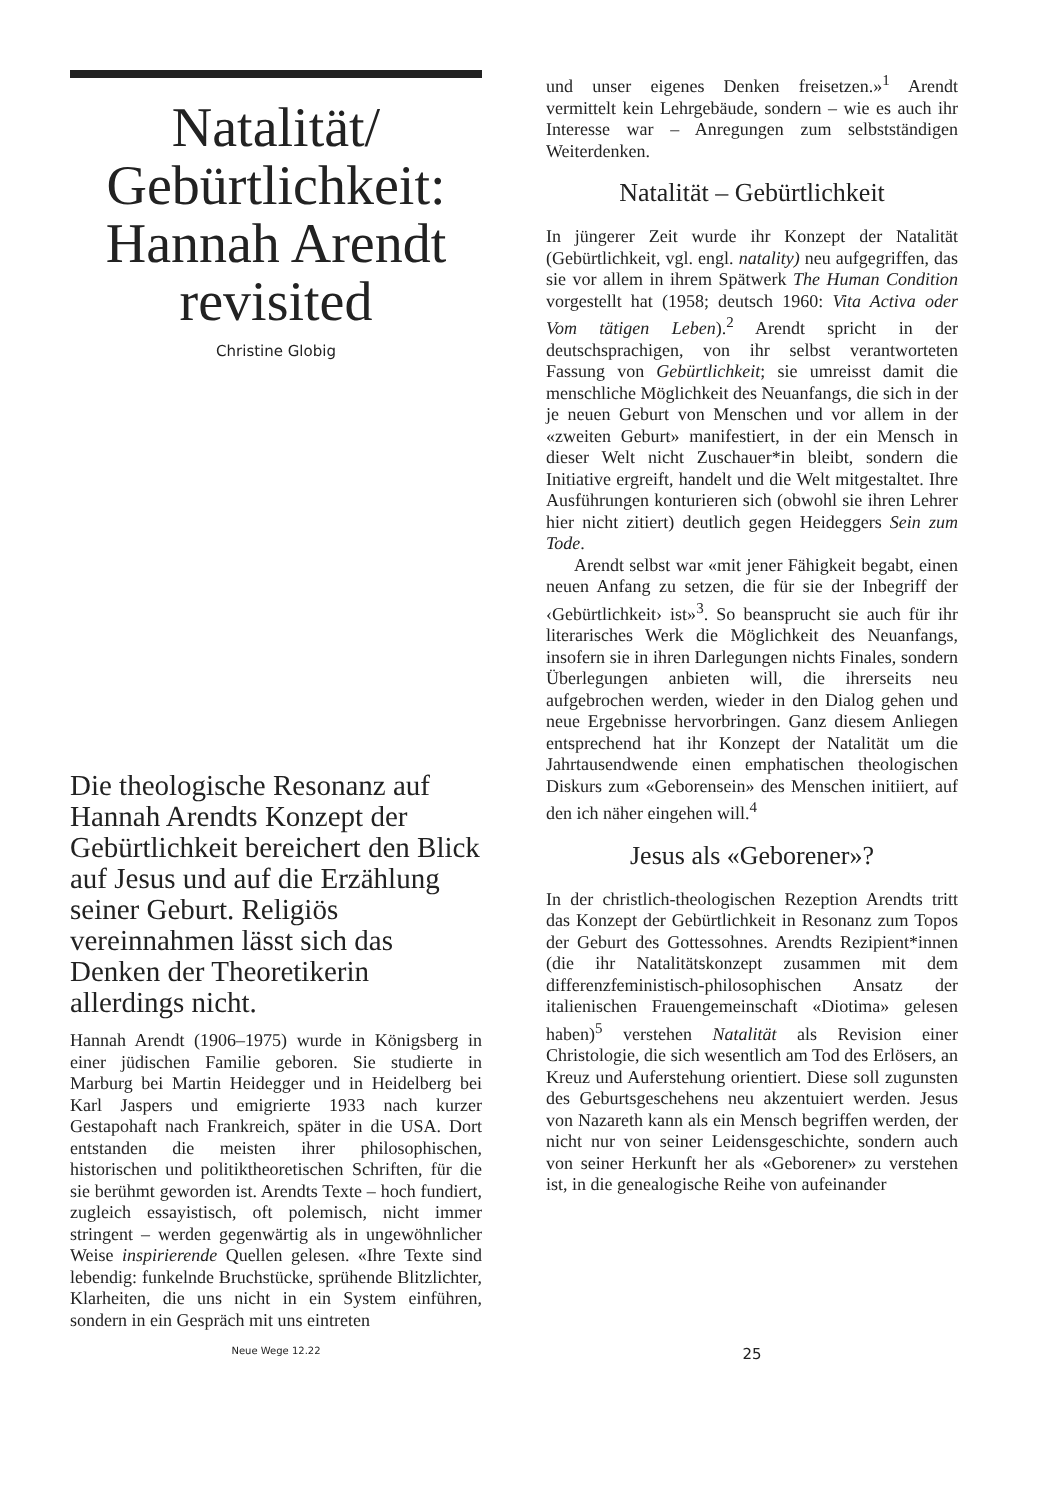Natalität/ Gebürtlichkeit: Hannah Arendt revisited
Christine Globig
Die theologische Resonanz auf Hannah Arendts Konzept der Gebürtlichkeit bereichert den Blick auf Jesus und auf die Erzählung seiner Geburt. Religiös vereinnahmen lässt sich das Denken der Theoretikerin allerdings nicht.
Hannah Arendt (1906–1975) wurde in Königsberg in einer jüdischen Familie geboren. Sie studierte in Marburg bei Martin Heidegger und in Heidelberg bei Karl Jaspers und emigrierte 1933 nach kurzer Gestapohaft nach Frankreich, später in die USA. Dort entstanden die meisten ihrer philosophischen, historischen und politiktheoretischen Schriften, für die sie berühmt geworden ist. Arendts Texte – hoch fundiert, zugleich essayistisch, oft polemisch, nicht immer stringent – werden gegenwärtig als in ungewöhnlicher Weise inspirierende Quellen gelesen. «Ihre Texte sind lebendig: funkelnde Bruchstücke, sprühende Blitzlichter, Klarheiten, die uns nicht in ein System einführen, sondern in ein Gespräch mit uns eintreten
und unser eigenes Denken freisetzen.»<sup>1</sup> Arendt vermittelt kein Lehrgebäude, sondern – wie es auch ihr Interesse war – Anregungen zum selbstständigen Weiterdenken.
Natalität – Gebürtlichkeit
In jüngerer Zeit wurde ihr Konzept der Natalität (Gebürtlichkeit, vgl. engl. natality) neu aufgegriffen, das sie vor allem in ihrem Spätwerk The Human Condition vorgestellt hat (1958; deutsch 1960: Vita Activa oder Vom tätigen Leben).<sup>2</sup> Arendt spricht in der deutschsprachigen, von ihr selbst verantworteten Fassung von Gebürtlichkeit; sie umreisst damit die menschliche Möglichkeit des Neuanfangs, die sich in der je neuen Geburt von Menschen und vor allem in der «zweiten Geburt» manifestiert, in der ein Mensch in dieser Welt nicht Zuschauer*in bleibt, sondern die Initiative ergreift, handelt und die Welt mitgestaltet. Ihre Ausführungen konturieren sich (obwohl sie ihren Lehrer hier nicht zitiert) deutlich gegen Heideggers Sein zum Tode.
Arendt selbst war «mit jener Fähigkeit begabt, einen neuen Anfang zu setzen, die für sie der Inbegriff der ‹Gebürtlichkeit› ist»<sup>3</sup>. So beansprucht sie auch für ihr literarisches Werk die Möglichkeit des Neuanfangs, insofern sie in ihren Darlegungen nichts Finales, sondern Überlegungen anbieten will, die ihrerseits neu aufgebrochen werden, wieder in den Dialog gehen und neue Ergebnisse hervorbringen. Ganz diesem Anliegen entsprechend hat ihr Konzept der Natalität um die Jahrtausendwende einen emphatischen theologischen Diskurs zum «Geborensein» des Menschen initiiert, auf den ich näher eingehen will.<sup>4</sup>
Jesus als «Geborener»?
In der christlich-theologischen Rezeption Arendts tritt das Konzept der Gebürtlichkeit in Resonanz zum Topos der Geburt des Gottessohnes. Arendts Rezipient*innen (die ihr Natalitätskonzept zusammen mit dem differenzfeministisch-philosophischen Ansatz der italienischen Frauengemeinschaft «Diotima» gelesen haben)<sup>5</sup> verstehen Natalität als Revision einer Christologie, die sich wesentlich am Tod des Erlösers, an Kreuz und Auferstehung orientiert. Diese soll zugunsten des Geburtsgeschehens neu akzentuiert werden. Jesus von Nazareth kann als ein Mensch begriffen werden, der nicht nur von seiner Leidensgeschichte, sondern auch von seiner Herkunft her als «Geborener» zu verstehen ist, in die genealogische Reihe von aufeinander
Neue Wege 12.22
25